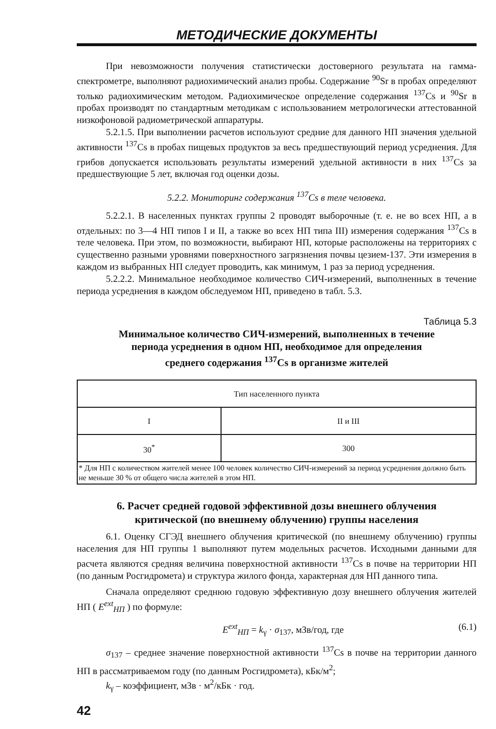МЕТОДИЧЕСКИЕ ДОКУМЕНТЫ
При невозможности получения статистически достоверного результата на гамма-спектрометре, выполняют радиохимический анализ пробы. Содержание <sup>90</sup>Sr в пробах определяют только радиохимическим методом. Радиохимическое определение содержания <sup>137</sup>Cs и <sup>90</sup>Sr в пробах производят по стандартным методикам с использованием метрологически аттестованной низкофоновой радиометрической аппаратуры.
5.2.1.5. При выполнении расчетов используют средние для данного НП значения удельной активности <sup>137</sup>Cs в пробах пищевых продуктов за весь предшествующий период усреднения. Для грибов допускается использовать результаты измерений удельной активности в них <sup>137</sup>Cs за предшествующие 5 лет, включая год оценки дозы.
5.2.2. Мониторинг содержания <sup>137</sup>Cs в теле человека.
5.2.2.1. В населенных пунктах группы 2 проводят выборочные (т. е. не во всех НП, а в отдельных: по 3—4 НП типов I и II, а также во всех НП типа III) измерения содержания <sup>137</sup>Cs в теле человека. При этом, по возможности, выбирают НП, которые расположены на территориях с существенно разными уровнями поверхностного загрязнения почвы цезием-137. Эти измерения в каждом из выбранных НП следует проводить, как минимум, 1 раз за период усреднения.
5.2.2.2. Минимальное необходимое количество СИЧ-измерений, выполненных в течение периода усреднения в каждом обследуемом НП, приведено в табл. 5.3.
Таблица 5.3
Минимальное количество СИЧ-измерений, выполненных в течение
периода усреднения в одном НП, необходимое для определения
среднего содержания <sup>137</sup>Cs в организме жителей
| Тип населенного пункта | |
| --- | --- |
| I | II и III |
| 30<sup>*</sup> | 300 |
| * Для НП с количеством жителей менее 100 человек количество СИЧ-измерений за период усреднения должно быть не меньше 30 % от общего числа жителей в этом НП. | |
6. Расчет средней годовой эффективной дозы внешнего облучения
критической (по внешнему облучению) группы населения
6.1. Оценку СГЭД внешнего облучения критической (по внешнему облучению) группы населения для НП группы 1 выполняют путем модельных расчетов. Исходными данными для расчета являются средняя величина поверхностной активности <sup>137</sup>Cs в почве на территории НП (по данным Росгидромета) и структура жилого фонда, характерная для НП данного типа.
Сначала определяют среднюю годовую эффективную дозу внешнего облучения жителей НП ( E<sup>ext</sup><sub>НП</sub> ) по формуле:
E<sup>ext</sup><sub>НП</sub> = k<sub>γ</sub> · σ<sub>137</sub>, мЗв/год, где (6.1)
σ<sub>137</sub> – среднее значение поверхностной активности <sup>137</sup>Cs в почве на территории данного НП в рассматриваемом году (по данным Росгидромета), кБк/м<sup>2</sup>;
k<sub>γ</sub> – коэффициент, мЗв · м<sup>2</sup>/кБк · год.
42